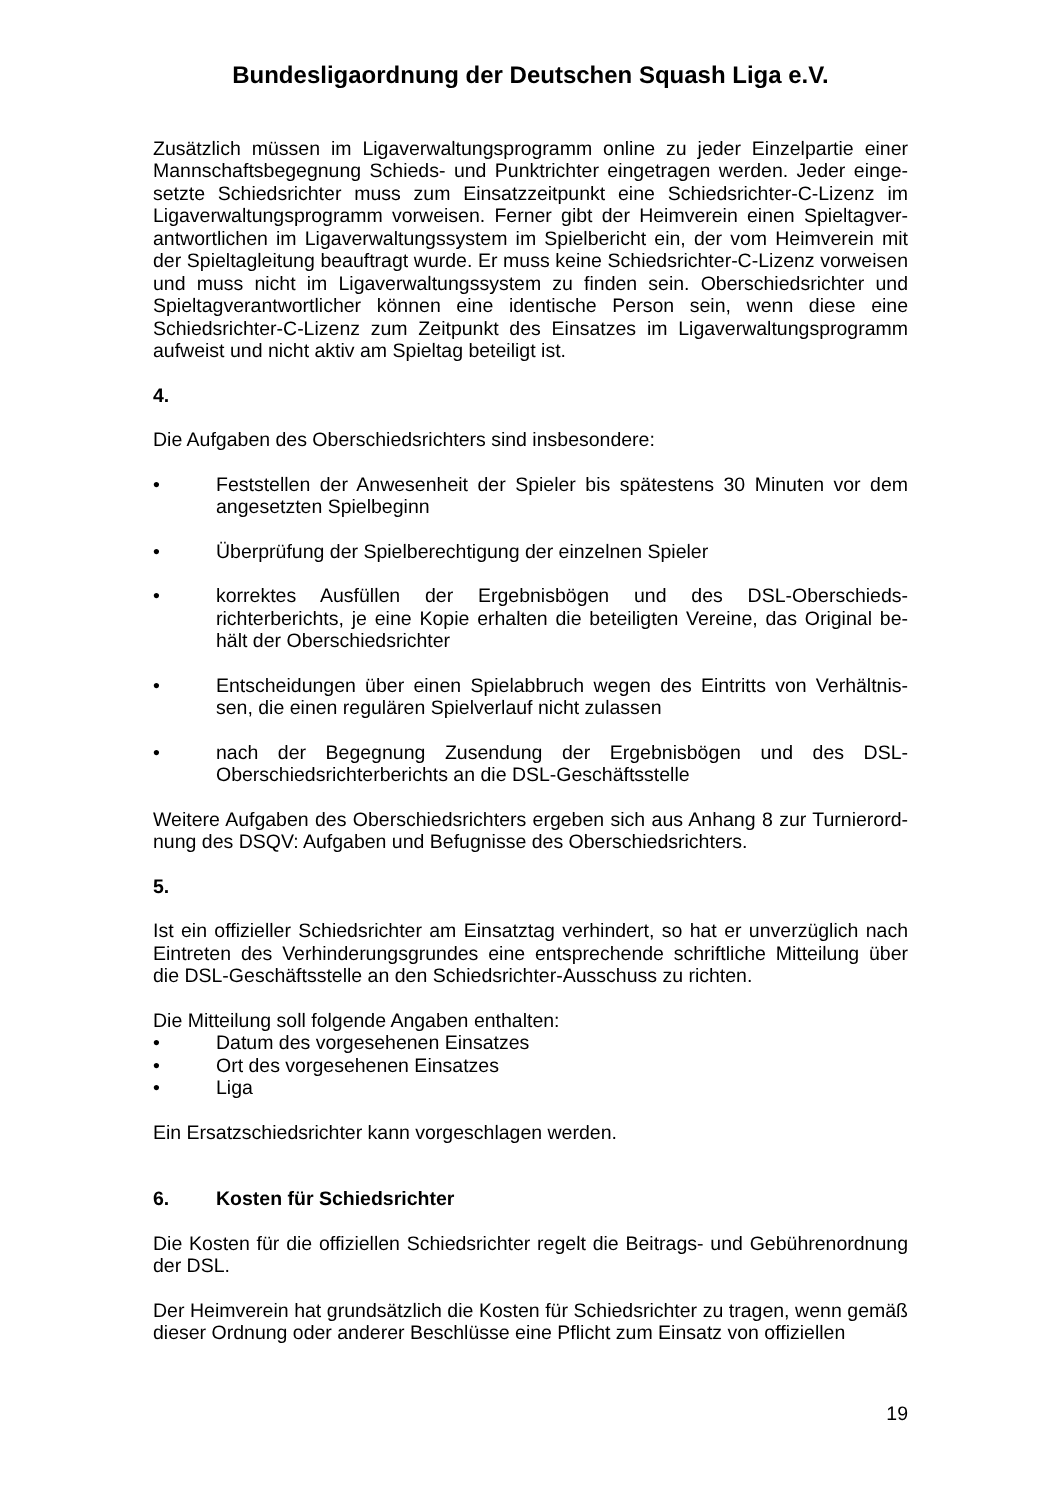Bundesligaordnung der Deutschen Squash Liga e.V.
Zusätzlich müssen im Ligaverwaltungsprogramm online zu jeder Einzelpartie einer Mannschaftsbegegnung Schieds- und Punktrichter eingetragen werden. Jeder einge-setzte Schiedsrichter muss zum Einsatzzeitpunkt eine Schiedsrichter-C-Lizenz im Ligaverwaltungsprogramm vorweisen. Ferner gibt der Heimverein einen Spieltagver-antwortlichen im Ligaverwaltungssystem im Spielbericht ein, der vom Heimverein mit der Spieltagleitung beauftragt wurde. Er muss keine Schiedsrichter-C-Lizenz vorweisen und muss nicht im Ligaverwaltungssystem zu finden sein. Oberschiedsrichter und Spieltagverantwortlicher können eine identische Person sein, wenn diese eine Schiedsrichter-C-Lizenz zum Zeitpunkt des Einsatzes im Ligaverwaltungsprogramm aufweist und nicht aktiv am Spieltag beteiligt ist.
4.
Die Aufgaben des Oberschiedsrichters sind insbesondere:
• Feststellen der Anwesenheit der Spieler bis spätestens 30 Minuten vor dem angesetzten Spielbeginn
• Überprüfung der Spielberechtigung der einzelnen Spieler
• korrektes Ausfüllen der Ergebnisbögen und des DSL-Oberschieds-richterberichts, je eine Kopie erhalten die beteiligten Vereine, das Original be-hält der Oberschiedsrichter
• Entscheidungen über einen Spielabbruch wegen des Eintritts von Verhältnis-sen, die einen regulären Spielverlauf nicht zulassen
• nach der Begegnung Zusendung der Ergebnisbögen und des DSL-Oberschiedsrichterberichts an die DSL-Geschäftsstelle
Weitere Aufgaben des Oberschiedsrichters ergeben sich aus Anhang 8 zur Turnierord-nung des DSQV: Aufgaben und Befugnisse des Oberschiedsrichters.
5.
Ist ein offizieller Schiedsrichter am Einsatztag verhindert, so hat er unverzüglich nach Eintreten des Verhinderungsgrundes eine entsprechende schriftliche Mitteilung über die DSL-Geschäftsstelle an den Schiedsrichter-Ausschuss zu richten.
Die Mitteilung soll folgende Angaben enthalten:
• Datum des vorgesehenen Einsatzes
• Ort des vorgesehenen Einsatzes
• Liga
Ein Ersatzschiedsrichter kann vorgeschlagen werden.
6. Kosten für Schiedsrichter
Die Kosten für die offiziellen Schiedsrichter regelt die Beitrags- und Gebührenordnung der DSL.
Der Heimverein hat grundsätzlich die Kosten für Schiedsrichter zu tragen, wenn gemäß dieser Ordnung oder anderer Beschlüsse eine Pflicht zum Einsatz von offiziellen
19